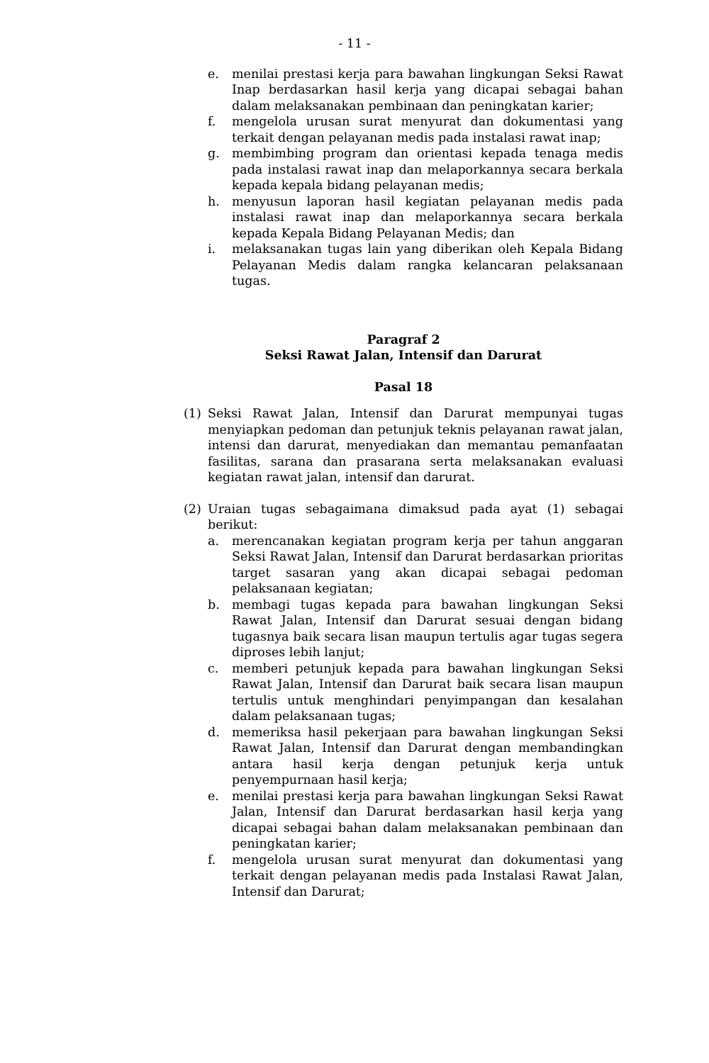- 11 -
e. menilai prestasi kerja para bawahan lingkungan Seksi Rawat Inap berdasarkan hasil kerja yang dicapai sebagai bahan dalam melaksanakan pembinaan dan peningkatan karier;
f. mengelola urusan surat menyurat dan dokumentasi yang terkait dengan pelayanan medis pada instalasi rawat inap;
g. membimbing program dan orientasi kepada tenaga medis pada instalasi rawat inap dan melaporkannya secara berkala kepada kepala bidang pelayanan medis;
h. menyusun laporan hasil kegiatan pelayanan medis pada instalasi rawat inap dan melaporkannya secara berkala kepada Kepala Bidang Pelayanan Medis; dan
i. melaksanakan tugas lain yang diberikan oleh Kepala Bidang Pelayanan Medis dalam rangka kelancaran pelaksanaan tugas.
Paragraf 2
Seksi Rawat Jalan, Intensif dan Darurat
Pasal 18
(1) Seksi Rawat Jalan, Intensif dan Darurat mempunyai tugas menyiapkan pedoman dan petunjuk teknis pelayanan rawat jalan, intensi dan darurat, menyediakan dan memantau pemanfaatan fasilitas, sarana dan prasarana serta melaksanakan evaluasi kegiatan rawat jalan, intensif dan darurat.
(2) Uraian tugas sebagaimana dimaksud pada ayat (1) sebagai berikut:
a. merencanakan kegiatan program kerja per tahun anggaran Seksi Rawat Jalan, Intensif dan Darurat berdasarkan prioritas target sasaran yang akan dicapai sebagai pedoman pelaksanaan kegiatan;
b. membagi tugas kepada para bawahan lingkungan Seksi Rawat Jalan, Intensif dan Darurat sesuai dengan bidang tugasnya baik secara lisan maupun tertulis agar tugas segera diproses lebih lanjut;
c. memberi petunjuk kepada para bawahan lingkungan Seksi Rawat Jalan, Intensif dan Darurat baik secara lisan maupun tertulis untuk menghindari penyimpangan dan kesalahan dalam pelaksanaan tugas;
d. memeriksa hasil pekerjaan para bawahan lingkungan Seksi Rawat Jalan, Intensif dan Darurat dengan membandingkan antara hasil kerja dengan petunjuk kerja untuk penyempurnaan hasil kerja;
e. menilai prestasi kerja para bawahan lingkungan Seksi Rawat Jalan, Intensif dan Darurat berdasarkan hasil kerja yang dicapai sebagai bahan dalam melaksanakan pembinaan dan peningkatan karier;
f. mengelola urusan surat menyurat dan dokumentasi yang terkait dengan pelayanan medis pada Instalasi Rawat Jalan, Intensif dan Darurat;